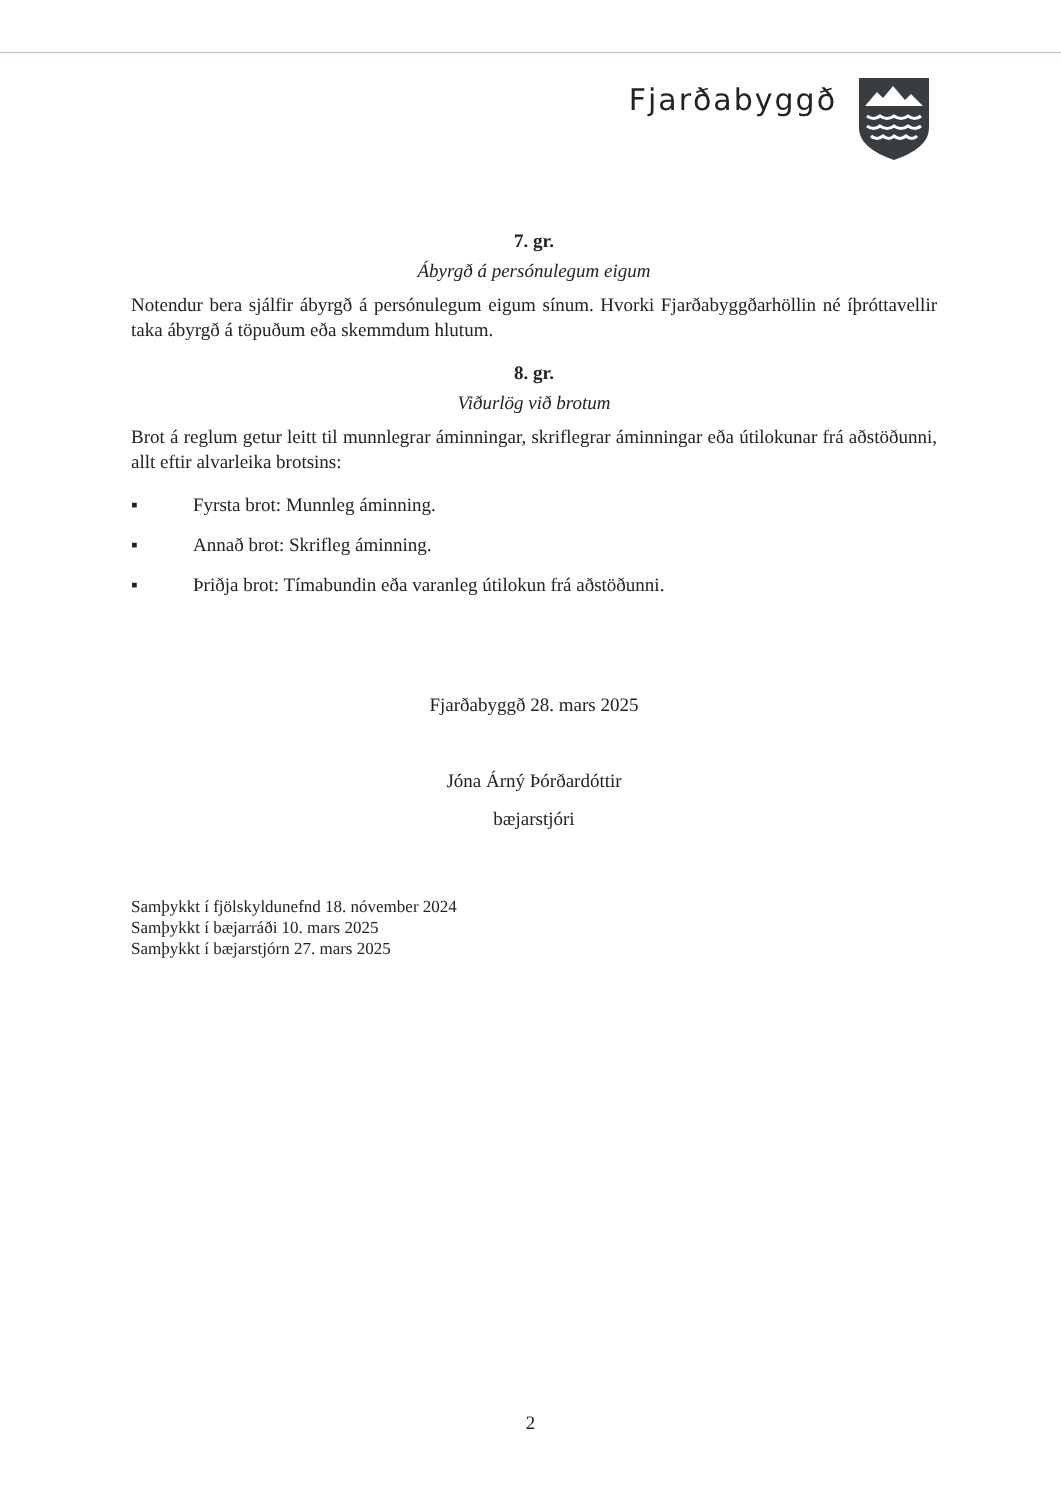Fjarðabyggð
7. gr.
Ábyrgð á persónulegum eigum
Notendur bera sjálfir ábyrgð á persónulegum eigum sínum. Hvorki Fjarðabyggðarhöllin né íþróttavellir taka ábyrgð á töpuðum eða skemmdum hlutum.
8. gr.
Viðurlög við brotum
Brot á reglum getur leitt til munnlegrar áminningar, skriflegrar áminningar eða útilokunar frá aðstöðunni, allt eftir alvarleika brotsins:
▪ Fyrsta brot: Munnleg áminning.
▪ Annað brot: Skrifleg áminning.
▪ Þriðja brot: Tímabundin eða varanleg útilokun frá aðstöðunni.
Fjarðabyggð 28. mars 2025
Jóna Árný Þórðardóttir
bæjarstjóri
Samþykkt í fjölskyldunefnd 18. nóvember 2024
Samþykkt í bæjarráði 10. mars 2025
Samþykkt í bæjarstjórn 27. mars 2025
2